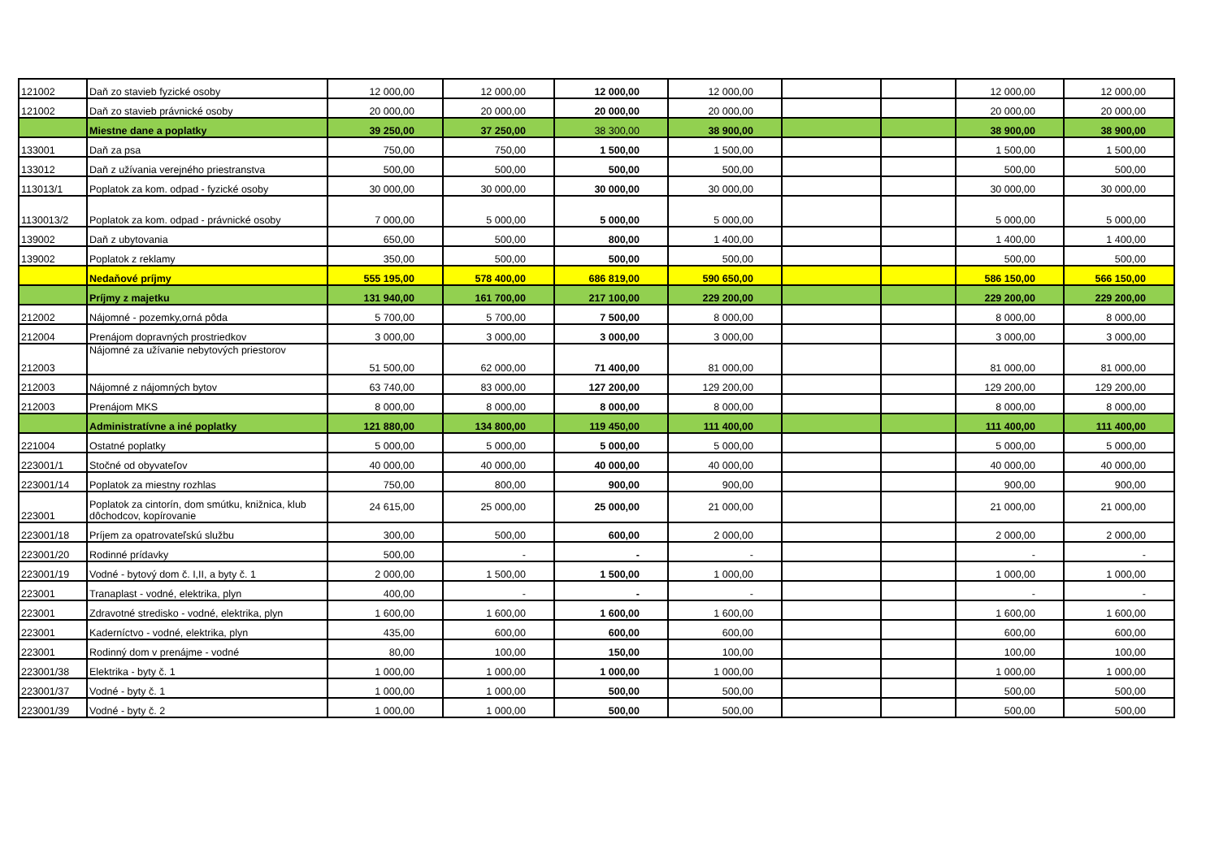| 121002 | Daň zo stavieb fyzické osoby | 12 000,00 | 12 000,00 | 12 000,00 | 12 000,00 | | | 12 000,00 | 12 000,00 |
| 121002 | Daň zo stavieb právnické osoby | 20 000,00 | 20 000,00 | 20 000,00 | 20 000,00 | | | 20 000,00 | 20 000,00 |
| | Miestne dane a poplatky | 39 250,00 | 37 250,00 | 38 300,00 | 38 900,00 | | | 38 900,00 | 38 900,00 |
| 133001 | Daň za psa | 750,00 | 750,00 | 1 500,00 | 1 500,00 | | | 1 500,00 | 1 500,00 |
| 133012 | Daň z užívania verejného priestranstva | 500,00 | 500,00 | 500,00 | 500,00 | | | 500,00 | 500,00 |
| 113013/1 | Poplatok za kom. odpad - fyzické osoby | 30 000,00 | 30 000,00 | 30 000,00 | 30 000,00 | | | 30 000,00 | 30 000,00 |
| 1130013/2 | Poplatok za kom. odpad - právnické osoby | 7 000,00 | 5 000,00 | 5 000,00 | 5 000,00 | | | 5 000,00 | 5 000,00 |
| 139002 | Daň z ubytovania | 650,00 | 500,00 | 800,00 | 1 400,00 | | | 1 400,00 | 1 400,00 |
| 139002 | Poplatok z reklamy | 350,00 | 500,00 | 500,00 | 500,00 | | | 500,00 | 500,00 |
| | Nedaňové príjmy | 555 195,00 | 578 400,00 | 686 819,00 | 590 650,00 | | | 586 150,00 | 566 150,00 |
| | Príjmy z majetku | 131 940,00 | 161 700,00 | 217 100,00 | 229 200,00 | | | 229 200,00 | 229 200,00 |
| 212002 | Nájomné - pozemky,orná pôda | 5 700,00 | 5 700,00 | 7 500,00 | 8 000,00 | | | 8 000,00 | 8 000,00 |
| 212004 | Prenájom dopravných prostriedkov | 3 000,00 | 3 000,00 | 3 000,00 | 3 000,00 | | | 3 000,00 | 3 000,00 |
| 212003 | Nájomné za užívanie nebytových priestorov | 51 500,00 | 62 000,00 | 71 400,00 | 81 000,00 | | | 81 000,00 | 81 000,00 |
| 212003 | Nájomné z nájomných bytov | 63 740,00 | 83 000,00 | 127 200,00 | 129 200,00 | | | 129 200,00 | 129 200,00 |
| 212003 | Prenájom MKS | 8 000,00 | 8 000,00 | 8 000,00 | 8 000,00 | | | 8 000,00 | 8 000,00 |
| | Administratívne a iné poplatky | 121 880,00 | 134 800,00 | 119 450,00 | 111 400,00 | | | 111 400,00 | 111 400,00 |
| 221004 | Ostatné poplatky | 5 000,00 | 5 000,00 | 5 000,00 | 5 000,00 | | | 5 000,00 | 5 000,00 |
| 223001/1 | Stočné od obyvateľov | 40 000,00 | 40 000,00 | 40 000,00 | 40 000,00 | | | 40 000,00 | 40 000,00 |
| 223001/14 | Poplatok za miestny rozhlas | 750,00 | 800,00 | 900,00 | 900,00 | | | 900,00 | 900,00 |
| 223001 | Poplatok za cintorín, dom smútku, knižnica, klub dôchodcov, kopírovanie | 24 615,00 | 25 000,00 | 25 000,00 | 21 000,00 | | | 21 000,00 | 21 000,00 |
| 223001/18 | Príjem za opatrovateľskú službu | 300,00 | 500,00 | 600,00 | 2 000,00 | | | 2 000,00 | 2 000,00 |
| 223001/20 | Rodinné prídavky | 500,00 | - | - | - | | | - | - |
| 223001/19 | Vodné - bytový dom č. I,II, a byty č. 1 | 2 000,00 | 1 500,00 | 1 500,00 | 1 000,00 | | | 1 000,00 | 1 000,00 |
| 223001 | Tranaplast - vodné, elektrika, plyn | 400,00 | - | - | - | | | - | - |
| 223001 | Zdravotné stredisko - vodné, elektrika, plyn | 1 600,00 | 1 600,00 | 1 600,00 | 1 600,00 | | | 1 600,00 | 1 600,00 |
| 223001 | Kaderníctvo - vodné, elektrika, plyn | 435,00 | 600,00 | 600,00 | 600,00 | | | 600,00 | 600,00 |
| 223001 | Rodinný dom v prenájme - vodné | 80,00 | 100,00 | 150,00 | 100,00 | | | 100,00 | 100,00 |
| 223001/38 | Elektrika - byty č. 1 | 1 000,00 | 1 000,00 | 1 000,00 | 1 000,00 | | | 1 000,00 | 1 000,00 |
| 223001/37 | Vodné - byty č. 1 | 1 000,00 | 1 000,00 | 500,00 | 500,00 | | | 500,00 | 500,00 |
| 223001/39 | Vodné - byty č. 2 | 1 000,00 | 1 000,00 | 500,00 | 500,00 | | | 500,00 | 500,00 |